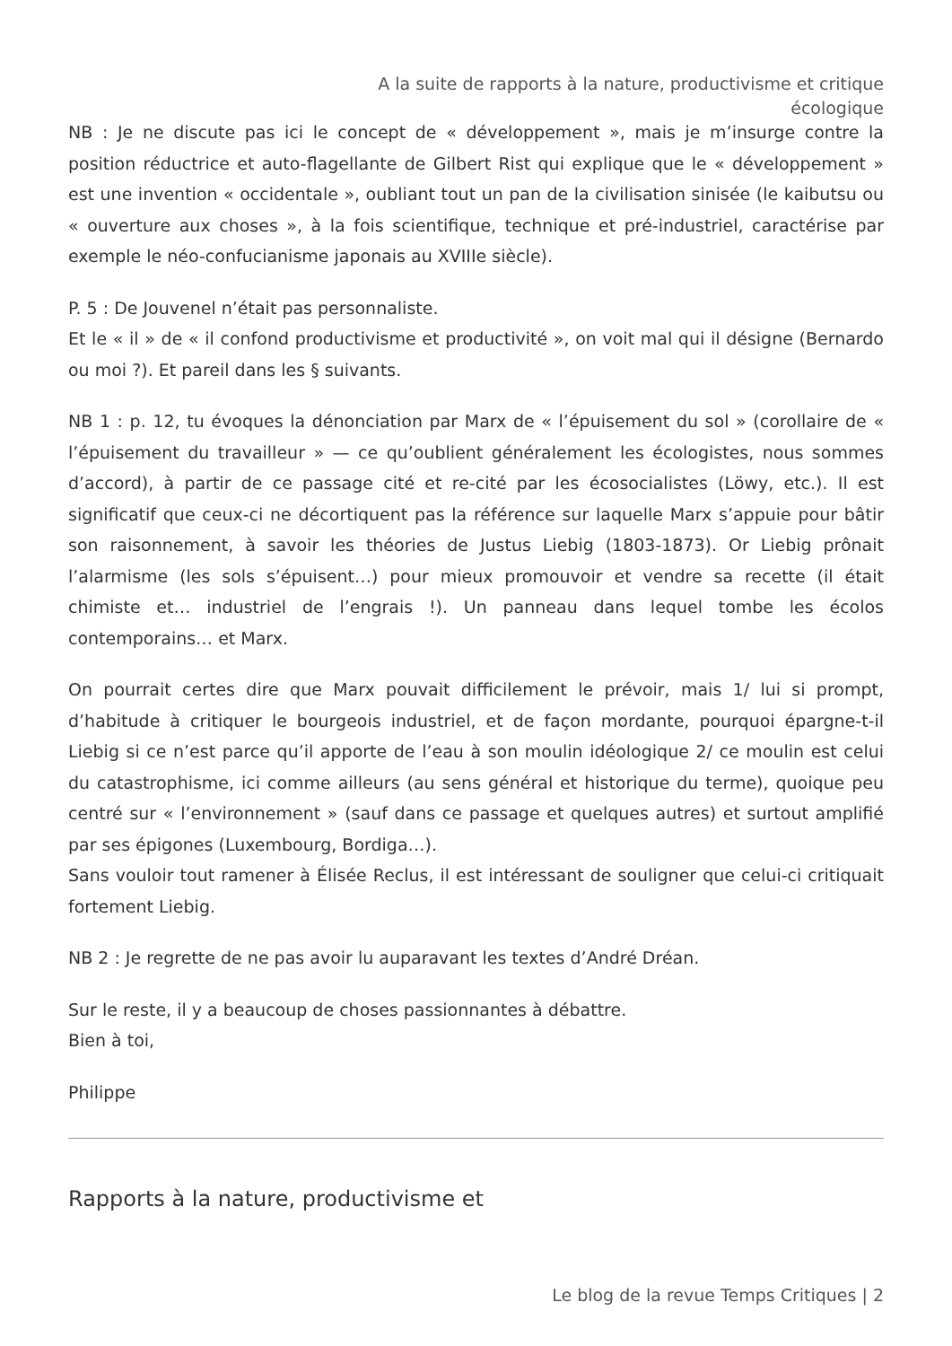A la suite de rapports à la nature, productivisme et critique écologique
NB : Je ne discute pas ici le concept de « développement », mais je m’insurge contre la position réductrice et auto-flagellante de Gilbert Rist qui explique que le « développement » est une invention « occidentale », oubliant tout un pan de la civilisation sinisée (le kaibutsu ou « ouverture aux choses », à la fois scientifique, technique et pré-industriel, caractérise par exemple le néo-confucianisme japonais au XVIIIe siècle).
P. 5 : De Jouvenel n’était pas personnaliste.
Et le « il » de « il confond productivisme et productivité », on voit mal qui il désigne (Bernardo ou moi ?). Et pareil dans les § suivants.
NB 1 : p. 12, tu évoques la dénonciation par Marx de « l’épuisement du sol » (corollaire de « l’épuisement du travailleur » — ce qu’oublient généralement les écologistes, nous sommes d’accord), à partir de ce passage cité et re-cité par les écosocialistes (Löwy, etc.). Il est significatif que ceux-ci ne décortiquent pas la référence sur laquelle Marx s’appuie pour bâtir son raisonnement, à savoir les théories de Justus Liebig (1803-1873). Or Liebig prônait l’alarmisme (les sols s’épuisent…) pour mieux promouvoir et vendre sa recette (il était chimiste et… industriel de l’engrais !). Un panneau dans lequel tombe les écolos contemporains… et Marx.
On pourrait certes dire que Marx pouvait difficilement le prévoir, mais 1/ lui si prompt, d’habitude à critiquer le bourgeois industriel, et de façon mordante, pourquoi épargne-t-il Liebig si ce n’est parce qu’il apporte de l’eau à son moulin idéologique 2/ ce moulin est celui du catastrophisme, ici comme ailleurs (au sens général et historique du terme), quoique peu centré sur « l’environnement » (sauf dans ce passage et quelques autres) et surtout amplifié par ses épigones (Luxembourg, Bordiga…).
Sans vouloir tout ramener à Élisée Reclus, il est intéressant de souligner que celui-ci critiquait fortement Liebig.
NB 2 : Je regrette de ne pas avoir lu auparavant les textes d’André Dréan.
Sur le reste, il y a beaucoup de choses passionnantes à débattre.
Bien à toi,
Philippe
Rapports à la nature, productivisme et
Le blog de la revue Temps Critiques | 2